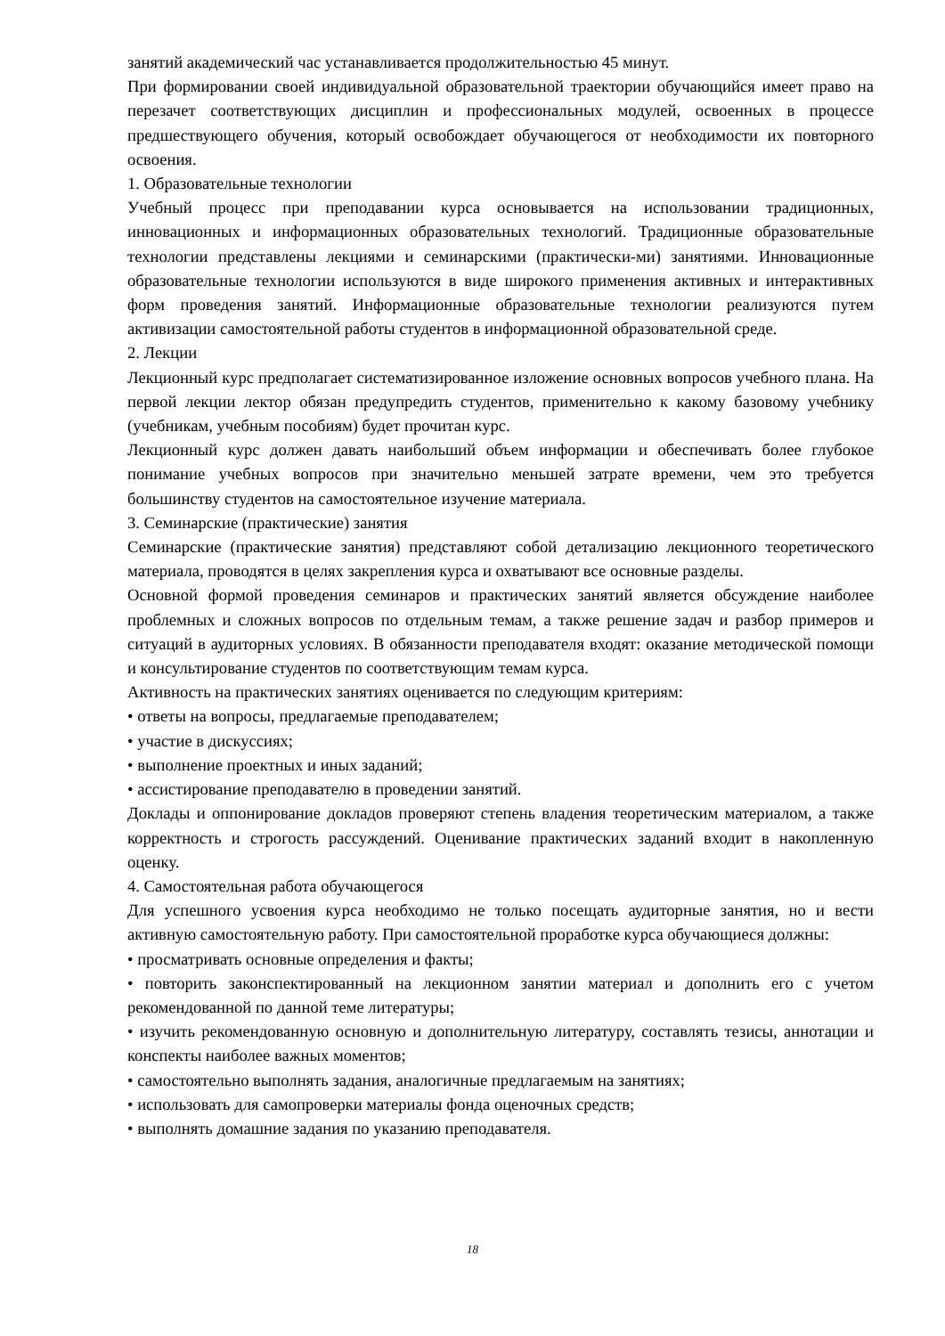занятий академический час устанавливается продолжительностью 45 минут.
При формировании своей индивидуальной образовательной траектории обучающийся имеет право на перезачет соответствующих дисциплин и профессиональных модулей, освоенных в процессе предшествующего обучения, который освобождает обучающегося от необходимости их повторного освоения.
1. Образовательные технологии
Учебный процесс при преподавании курса основывается на использовании традиционных, инновационных и информационных образовательных технологий. Традиционные образовательные технологии представлены лекциями и семинарскими (практически-ми) занятиями. Инновационные образовательные технологии используются в виде широкого применения активных и интерактивных форм проведения занятий. Информационные образовательные технологии реализуются путем активизации самостоятельной работы студентов в информационной образовательной среде.
2. Лекции
Лекционный курс предполагает систематизированное изложение основных вопросов учебного плана. На первой лекции лектор обязан предупредить студентов, применительно к какому базовому учебнику (учебникам, учебным пособиям) будет прочитан курс.
Лекционный курс должен давать наибольший объем информации и обеспечивать более глубокое понимание учебных вопросов при значительно меньшей затрате времени, чем это требуется большинству студентов на самостоятельное изучение материала.
3. Семинарские (практические) занятия
Семинарские (практические занятия) представляют собой детализацию лекционного теоретического материала, проводятся в целях закрепления курса и охватывают все основные разделы.
Основной формой проведения семинаров и практических занятий является обсуждение наиболее проблемных и сложных вопросов по отдельным темам, а также решение задач и разбор примеров и ситуаций в аудиторных условиях. В обязанности преподавателя входят: оказание методической помощи и консультирование студентов по соответствующим темам курса.
Активность на практических занятиях оценивается по следующим критериям:
• ответы на вопросы, предлагаемые преподавателем;
• участие в дискуссиях;
• выполнение проектных и иных заданий;
• ассистирование преподавателю в проведении занятий.
Доклады и оппонирование докладов проверяют степень владения теоретическим материалом, а также корректность и строгость рассуждений. Оценивание практических заданий входит в накопленную оценку.
4. Самостоятельная работа обучающегося
Для успешного усвоения курса необходимо не только посещать аудиторные занятия, но и вести активную самостоятельную работу. При самостоятельной проработке курса обучающиеся должны:
• просматривать основные определения и факты;
• повторить законспектированный на лекционном занятии материал и дополнить его с учетом рекомендованной по данной теме литературы;
• изучить рекомендованную основную и дополнительную литературу, составлять тезисы, аннотации и конспекты наиболее важных моментов;
• самостоятельно выполнять задания, аналогичные предлагаемым на занятиях;
• использовать для самопроверки материалы фонда оценочных средств;
• выполнять домашние задания по указанию преподавателя.
18